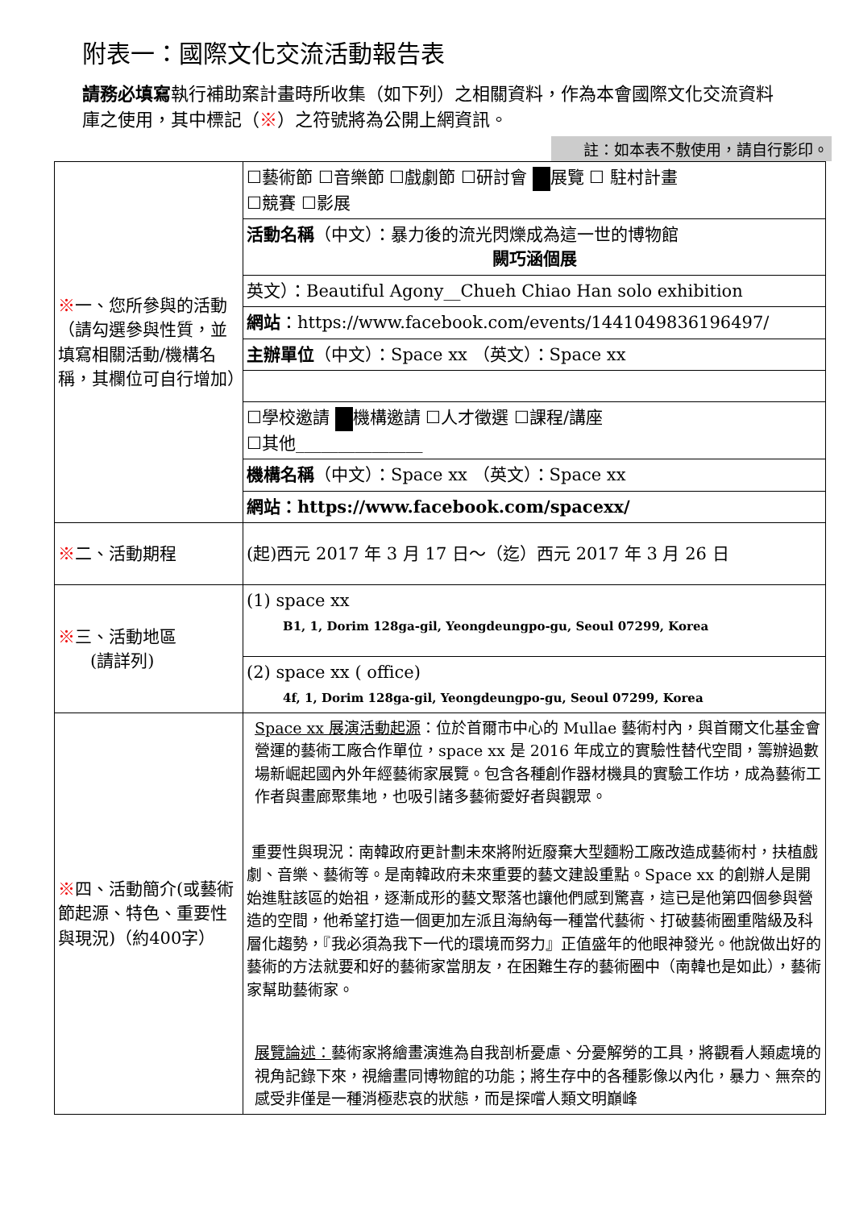附表一：國際文化交流活動報告表
請務必填寫執行補助案計畫時所收集（如下列）之相關資料，作為本會國際文化交流資料庫之使用，其中標記（※）之符號將為公開上網資訊。
註：如本表不敷使用，請自行影印。
| ※ 一、您所參與的活動（請勾選參與性質，並填寫相關活動/機構名稱，其欄位可自行增加） | ☐藝術節 ☐音樂節 ☐戲劇節 ☐研討會 展覽 ☐ 駐村計畫 ☐競賽 ☐影展 |
| | 活動名稱 （中文）：暴力後的流光閃爍成為這一世的博物館 闕巧涵個展 |
| | 英文）：Beautiful Agony__Chueh Chiao Han solo exhibition |
| | 網站 ：https://www.facebook.com/events/1441049836196497/ |
| | 主辦單位 （中文）：Space xx （英文）：Space xx |
| | ☐學校邀請 機構邀請 ☐人才徵選 ☐課程/講座 ☐其他_______________ |
| | 機構名稱 （中文）：Space xx （英文）：Space xx |
| | 網站：https://www.facebook.com/spacexx/ |
| ※ 二、活動期程 | (起)西元 2017 年 3 月 17 日～（迄）西元 2017 年 3 月 26 日 |
| ※ 三、活動地區 (請詳列) | (1) space xx B1, 1, Dorim 128ga-gil, Yeongdeungpo-gu, Seoul 07299, Korea |
| | (2) space xx ( office) 4f, 1, Dorim 128ga-gil, Yeongdeungpo-gu, Seoul 07299, Korea |
| ※ 四、活動簡介(或藝術節起源、特色、重要性與現況)（約400字） | Space xx 展演活動起源 ：位於首爾市中心的 Mullae 藝術村內，與首爾文化基金會營運的藝術工廠合作單位，space xx 是 2016 年成立的實驗性替代空間，籌辦過數場新崛起國內外年經藝術家展覽。包含各種創作器材機具的實驗工作坊，成為藝術工作者與畫廊聚集地，也吸引諸多藝術愛好者與觀眾。 重要性與現況：南韓政府更計劃未來將附近廢棄大型麵粉工廠改造成藝術村，扶植戲劇、音樂、藝術等。是南韓政府未來重要的藝文建設重點。Space xx 的創辦人是開始進駐該區的始祖，逐漸成形的藝文聚落也讓他們感到驚喜，這已是他第四個參與營造的空間，他希望打造一個更加左派且海納每一種當代藝術、打破藝術圈重階級及科層化趨勢，『我必須為我下一代的環境而努力』正值盛年的他眼神發光。他說做出好的藝術的方法就要和好的藝術家當朋友，在困難生存的藝術圈中（南韓也是如此），藝術家幫助藝術家。 展覽論述： 藝術家將繪畫演進為自我剖析憂慮、分憂解勞的工具，將觀看人類處境的視角記錄下來，視繪畫同博物館的功能；將生存中的各種影像以內化，暴力、無奈的感受非僅是一種消極悲哀的狀態，而是探嚐人類文明巔峰 |